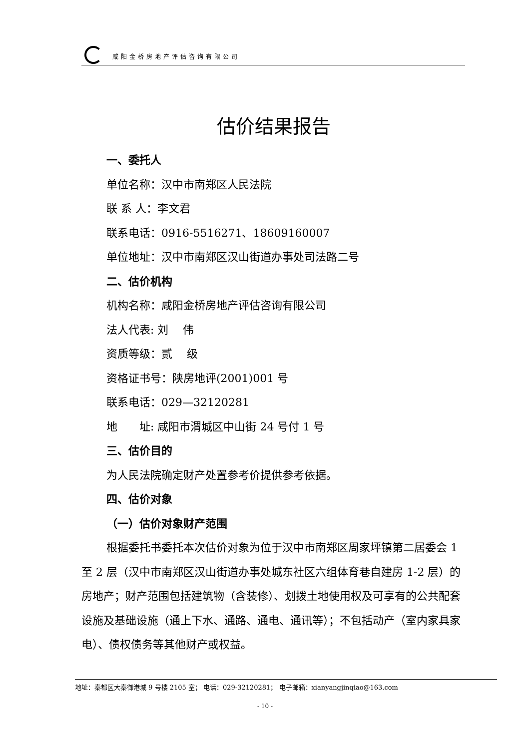咸阳金桥房地产评估咨询有限公司
估价结果报告
一、委托人
单位名称：汉中市南郑区人民法院
联 系 人：李文君
联系电话：0916-5516271、18609160007
单位地址：汉中市南郑区汉山街道办事处司法路二号
二、估价机构
机构名称：咸阳金桥房地产评估咨询有限公司
法人代表: 刘　 伟
资质等级：贰　 级
资格证书号：陕房地评(2001)001 号
联系电话：029—32120281
地　　址: 咸阳市渭城区中山街 24 号付 1 号
三、估价目的
为人民法院确定财产处置参考价提供参考依据。
四、估价对象
（一）估价对象财产范围
根据委托书委托本次估价对象为位于汉中市南郑区周家坪镇第二居委会 1 至 2 层（汉中市南郑区汉山街道办事处城东社区六组体育巷自建房 1-2 层）的房地产；财产范围包括建筑物（含装修）、划拨土地使用权及可享有的公共配套设施及基础设施（通上下水、通路、通电、通讯等）；不包括动产（室内家具家电）、债权债务等其他财产或权益。
地址：秦都区大秦御港城 9 号楼 2105 室； 电话：029-32120281； 电子邮箱：xianyangjinqiao@163.com
- 10 -